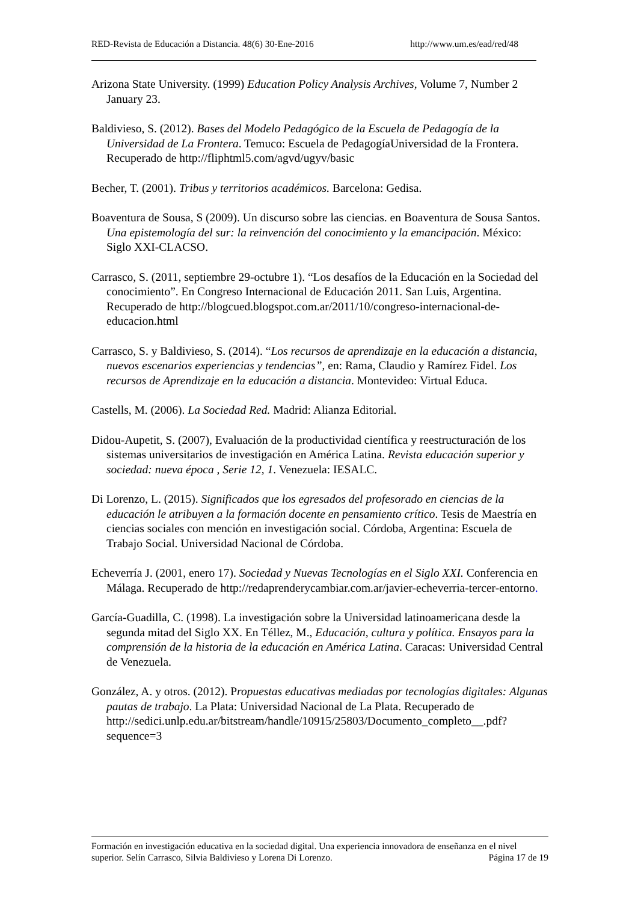RED-Revista de Educación a Distancia. 48(6) 30-Ene-2016 http://www.um.es/ead/red/48
Arizona State University. (1999) Education Policy Analysis Archives, Volume 7, Number 2 January 23.
Baldivieso, S. (2012). Bases del Modelo Pedagógico de la Escuela de Pedagogía de la Universidad de La Frontera. Temuco: Escuela de PedagogíaUniversidad de la Frontera. Recuperado de http://fliphtml5.com/agvd/ugyv/basic
Becher, T. (2001). Tribus y territorios académicos. Barcelona: Gedisa.
Boaventura de Sousa, S (2009). Un discurso sobre las ciencias. en Boaventura de Sousa Santos. Una epistemología del sur: la reinvención del conocimiento y la emancipación. México: Siglo XXI-CLACSO.
Carrasco, S. (2011, septiembre 29-octubre 1). “Los desafíos de la Educación en la Sociedad del conocimiento”. En Congreso Internacional de Educación 2011. San Luis, Argentina. Recuperado de http://blogcued.blogspot.com.ar/2011/10/congreso-internacional-de-educacion.html
Carrasco, S. y Baldivieso, S. (2014). “Los recursos de aprendizaje en la educación a distancia, nuevos escenarios experiencias y tendencias”, en: Rama, Claudio y Ramírez Fidel. Los recursos de Aprendizaje en la educación a distancia. Montevideo: Virtual Educa.
Castells, M. (2006). La Sociedad Red. Madrid: Alianza Editorial.
Didou-Aupetit, S. (2007), Evaluación de la productividad científica y reestructuración de los sistemas universitarios de investigación en América Latina. Revista educación superior y sociedad: nueva época , Serie 12, 1. Venezuela: IESALC.
Di Lorenzo, L. (2015). Significados que los egresados del profesorado en ciencias de la educación le atribuyen a la formación docente en pensamiento crítico. Tesis de Maestría en ciencias sociales con mención en investigación social. Córdoba, Argentina: Escuela de Trabajo Social. Universidad Nacional de Córdoba.
Echeverría J. (2001, enero 17). Sociedad y Nuevas Tecnologías en el Siglo XXI. Conferencia en Málaga. Recuperado de http://redaprenderycambiar.com.ar/javier-echeverria-tercer-entorno.
García-Guadilla, C. (1998). La investigación sobre la Universidad latinoamericana desde la segunda mitad del Siglo XX. En Téllez, M., Educación, cultura y política. Ensayos para la comprensión de la historia de la educación en América Latina. Caracas: Universidad Central de Venezuela.
González, A. y otros. (2012). Propuestas educativas mediadas por tecnologías digitales: Algunas pautas de trabajo. La Plata: Universidad Nacional de La Plata. Recuperado de http://sedici.unlp.edu.ar/bitstream/handle/10915/25803/Documento_completo__.pdf?sequence=3
Formación en investigación educativa en la sociedad digital. Una experiencia innovadora de enseñanza en el nivel superior. Selín Carrasco, Silvia Baldivieso y Lorena Di Lorenzo. Página 17 de 19